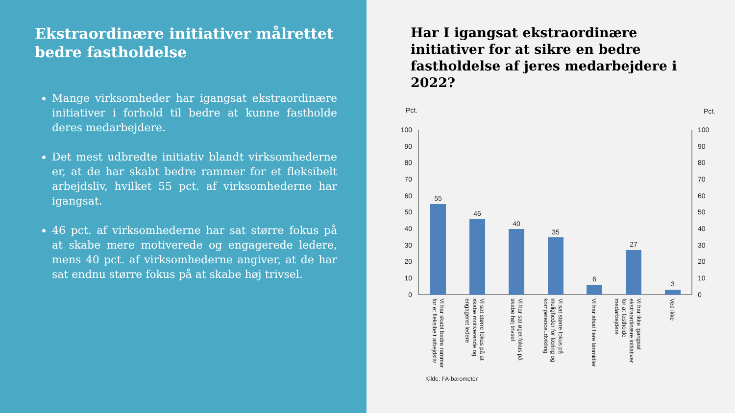Ekstraordinære initiativer målrettet bedre fastholdelse
Mange virksomheder har igangsat ekstraordinære initiativer i forhold til bedre at kunne fastholde deres medarbejdere.
Det mest udbredte initiativ blandt virksomhederne er, at de har skabt bedre rammer for et fleksibelt arbejdsliv, hvilket 55 pct. af virksomhederne har igangsat.
46 pct. af virksomhederne har sat større fokus på at skabe mere motiverede og engagerede ledere, mens 40 pct. af virksomhederne angiver, at de har sat endnu større fokus på at skabe høj trivsel.
Har I igangsat ekstraordinære initiativer for at sikre en bedre fastholdelse af jeres medarbejdere i 2022?
Pct.
Pct.
100
90
80
70
60
50
40
30
20
10
0
100
90
80
70
60
50
40
30
20
10
0
55
46
40
35
6
27
3
Vi har skabt bedre rammer for et fleksibelt arbejdsliv
Vi sat større fokus på at skabe motiverende og engageret ledere
Vi har sat øget fokus på skabe høj trivsel
Vi sat større fokus på muligheder for læring og kompetenceudvikling
Vi har afsat flere lønmidler
Vi har ikke igangsat ekstraordinære initiativer for at fastholde medarbejdere
Ved ikke
Kilde: FA-barometer